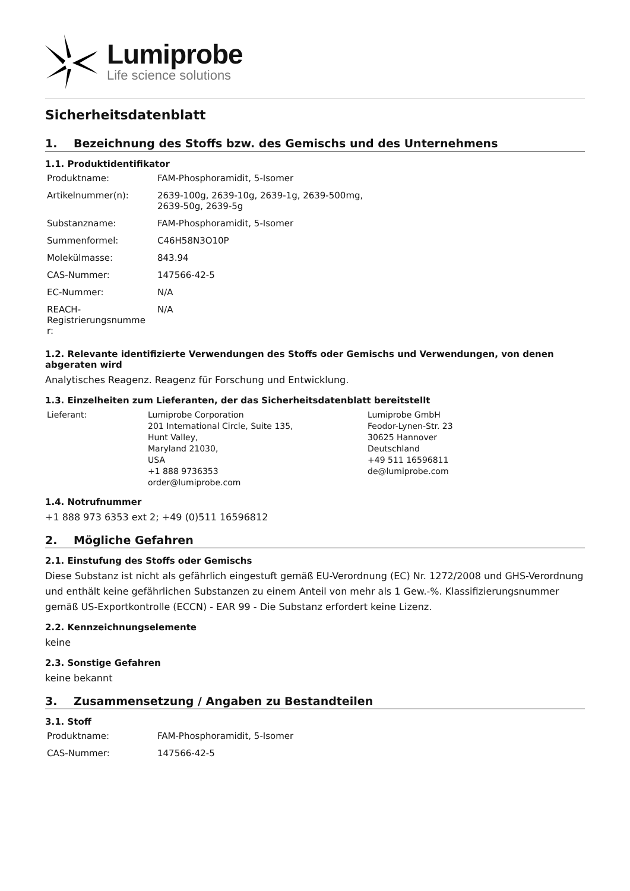Lumiprobe
Life science solutions
Sicherheitsdatenblatt
1. Bezeichnung des Stoffs bzw. des Gemischs und des Unternehmens
1.1. Produktidentifikator
| Produktname: | FAM-Phosphoramidit, 5-Isomer |
| Artikelnummer(n): | 2639-100g, 2639-10g, 2639-1g, 2639-500mg, 2639-50g, 2639-5g |
| Substanzname: | FAM-Phosphoramidit, 5-Isomer |
| Summenformel: | C46H58N3O10P |
| Molekülmasse: | 843.94 |
| CAS-Nummer: | 147566-42-5 |
| EC-Nummer: | N/A |
| REACH- Registrierungsnumme r: | N/A |
1.2. Relevante identifizierte Verwendungen des Stoffs oder Gemischs und Verwendungen, von denen abgeraten wird
Analytisches Reagenz. Reagenz für Forschung und Entwicklung.
1.3. Einzelheiten zum Lieferanten, der das Sicherheitsdatenblatt bereitstellt
| Lieferant: | Lumiprobe Corporation 201 International Circle, Suite 135, Hunt Valley, Maryland 21030, USA +1 888 9736353 order@lumiprobe.com | Lumiprobe GmbH Feodor-Lynen-Str. 23 30625 Hannover Deutschland +49 511 16596811 de@lumiprobe.com |
1.4. Notrufnummer
+1 888 973 6353 ext 2; +49 (0)511 16596812
2. Mögliche Gefahren
2.1. Einstufung des Stoffs oder Gemischs
Diese Substanz ist nicht als gefährlich eingestuft gemäß EU-Verordnung (EC) Nr. 1272/2008 und GHS-Verordnung und enthält keine gefährlichen Substanzen zu einem Anteil von mehr als 1 Gew.-%. Klassifizierungsnummer gemäß US-Exportkontrolle (ECCN) - EAR 99 - Die Substanz erfordert keine Lizenz.
2.2. Kennzeichnungselemente
keine
2.3. Sonstige Gefahren
keine bekannt
3. Zusammensetzung / Angaben zu Bestandteilen
3.1. Stoff
| Produktname: | FAM-Phosphoramidit, 5-Isomer |
| CAS-Nummer: | 147566-42-5 |